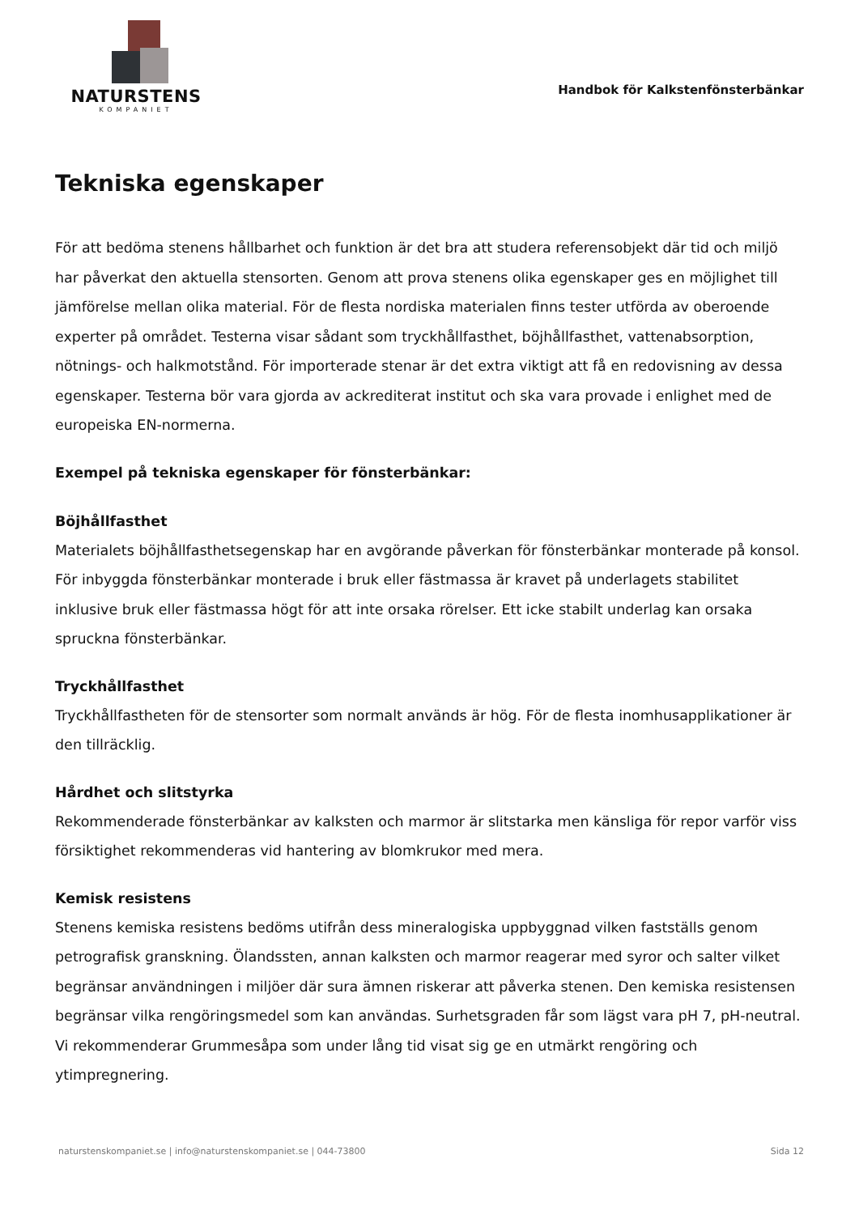NATURSTENS
KOMPANIET
Handbok för Kalkstenfönsterbänkar
Tekniska egenskaper
För att bedöma stenens hållbarhet och funktion är det bra att studera referensobjekt där tid och miljö har påverkat den aktuella stensorten. Genom att prova stenens olika egenskaper ges en möjlighet till jämförelse mellan olika material. För de flesta nordiska materialen finns tester utförda av oberoende experter på området. Testerna visar sådant som tryckhållfasthet, böjhållfasthet, vattenabsorption, nötnings- och halkmotstånd. För importerade stenar är det extra viktigt att få en redovisning av dessa egenskaper. Testerna bör vara gjorda av ackrediterat institut och ska vara provade i enlighet med de europeiska EN-normerna.
Exempel på tekniska egenskaper för fönsterbänkar:
Böjhållfasthet
Materialets böjhållfasthetsegenskap har en avgörande påverkan för fönsterbänkar monterade på konsol. För inbyggda fönsterbänkar monterade i bruk eller fästmassa är kravet på underlagets stabilitet inklusive bruk eller fästmassa högt för att inte orsaka rörelser. Ett icke stabilt underlag kan orsaka spruckna fönsterbänkar.
Tryckhållfasthet
Tryckhållfastheten för de stensorter som normalt används är hög. För de flesta inomhusapplikationer är den tillräcklig.
Hårdhet och slitstyrka
Rekommenderade fönsterbänkar av kalksten och marmor är slitstarka men känsliga för repor varför viss försiktighet rekommenderas vid hantering av blomkrukor med mera.
Kemisk resistens
Stenens kemiska resistens bedöms utifrån dess mineralogiska uppbyggnad vilken fastställs genom petrografisk granskning. Ölandssten, annan kalksten och marmor reagerar med syror och salter vilket begränsar användningen i miljöer där sura ämnen riskerar att påverka stenen. Den kemiska resistensen begränsar vilka rengöringsmedel som kan användas. Surhetsgraden får som lägst vara pH 7, pH-neutral. Vi rekommenderar Grummesåpa som under lång tid visat sig ge en utmärkt rengöring och ytimpregnering.
naturstenskompaniet.se | info@naturstenskompaniet.se | 044-73800 Sida 12